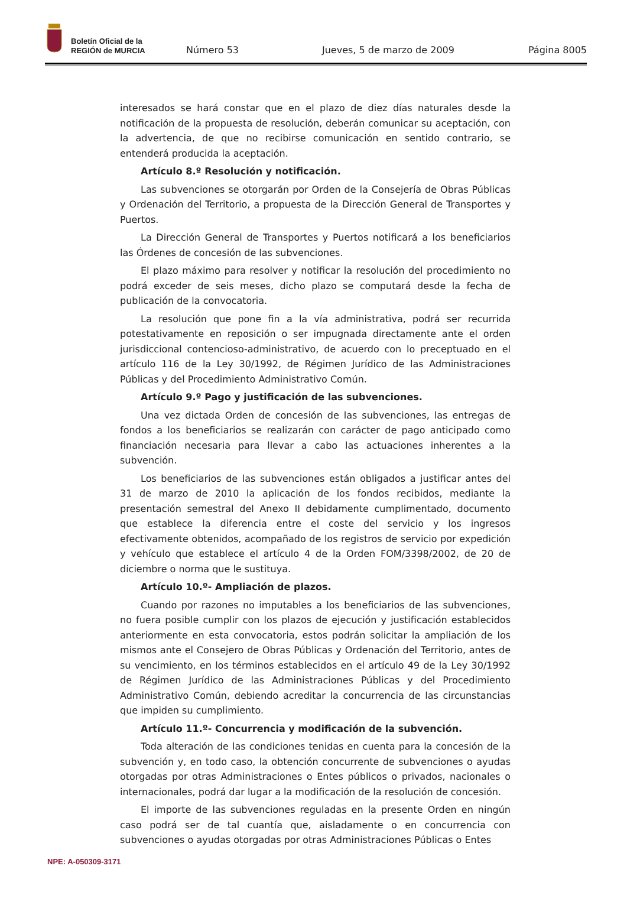Boletín Oficial de la
REGIÓN de MURCIA
Número 53
Jueves, 5 de marzo de 2009
Página 8005
interesados se hará constar que en el plazo de diez días naturales desde la notificación de la propuesta de resolución, deberán comunicar su aceptación, con la advertencia, de que no recibirse comunicación en sentido contrario, se entenderá producida la aceptación.
Artículo 8.º Resolución y notificación.
Las subvenciones se otorgarán por Orden de la Consejería de Obras Públicas y Ordenación del Territorio, a propuesta de la Dirección General de Transportes y Puertos.
La Dirección General de Transportes y Puertos notificará a los beneficiarios las Órdenes de concesión de las subvenciones.
El plazo máximo para resolver y notificar la resolución del procedimiento no podrá exceder de seis meses, dicho plazo se computará desde la fecha de publicación de la convocatoria.
La resolución que pone fin a la vía administrativa, podrá ser recurrida potestativamente en reposición o ser impugnada directamente ante el orden jurisdiccional contencioso-administrativo, de acuerdo con lo preceptuado en el artículo 116 de la Ley 30/1992, de Régimen Jurídico de las Administraciones Públicas y del Procedimiento Administrativo Común.
Artículo 9.º Pago y justificación de las subvenciones.
Una vez dictada Orden de concesión de las subvenciones, las entregas de fondos a los beneficiarios se realizarán con carácter de pago anticipado como financiación necesaria para llevar a cabo las actuaciones inherentes a la subvención.
Los beneficiarios de las subvenciones están obligados a justificar antes del 31 de marzo de 2010 la aplicación de los fondos recibidos, mediante la presentación semestral del Anexo II debidamente cumplimentado, documento que establece la diferencia entre el coste del servicio y los ingresos efectivamente obtenidos, acompañado de los registros de servicio por expedición y vehículo que establece el artículo 4 de la Orden FOM/3398/2002, de 20 de diciembre o norma que le sustituya.
Artículo 10.º- Ampliación de plazos.
Cuando por razones no imputables a los beneficiarios de las subvenciones, no fuera posible cumplir con los plazos de ejecución y justificación establecidos anteriormente en esta convocatoria, estos podrán solicitar la ampliación de los mismos ante el Consejero de Obras Públicas y Ordenación del Territorio, antes de su vencimiento, en los términos establecidos en el artículo 49 de la Ley 30/1992 de Régimen Jurídico de las Administraciones Públicas y del Procedimiento Administrativo Común, debiendo acreditar la concurrencia de las circunstancias que impiden su cumplimiento.
Artículo 11.º- Concurrencia y modificación de la subvención.
Toda alteración de las condiciones tenidas en cuenta para la concesión de la subvención y, en todo caso, la obtención concurrente de subvenciones o ayudas otorgadas por otras Administraciones o Entes públicos o privados, nacionales o internacionales, podrá dar lugar a la modificación de la resolución de concesión.
El importe de las subvenciones reguladas en la presente Orden en ningún caso podrá ser de tal cuantía que, aisladamente o en concurrencia con subvenciones o ayudas otorgadas por otras Administraciones Públicas o Entes
NPE: A-050309-3171